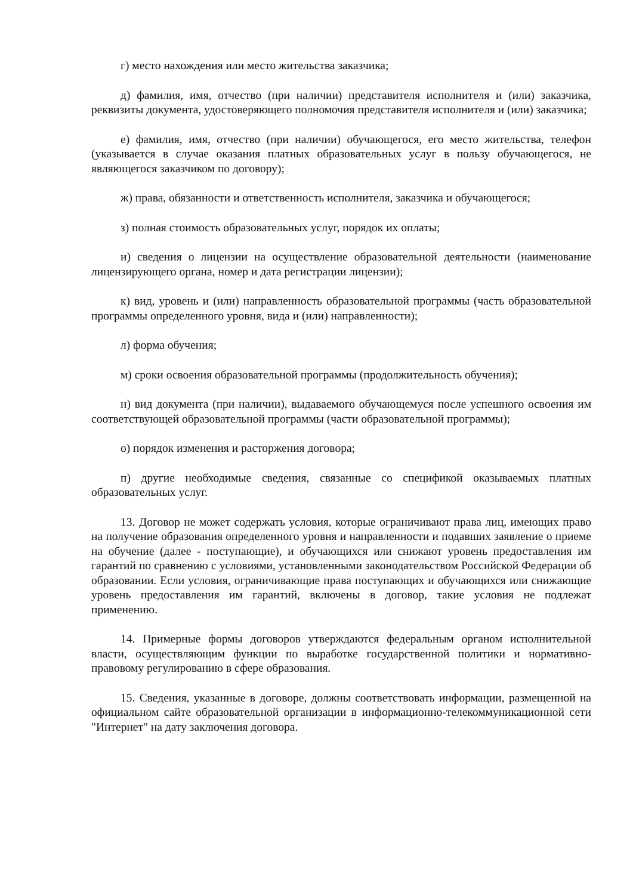г) место нахождения или место жительства заказчика;
д) фамилия, имя, отчество (при наличии) представителя исполнителя и (или) заказчика, реквизиты документа, удостоверяющего полномочия представителя исполнителя и (или) заказчика;
е) фамилия, имя, отчество (при наличии) обучающегося, его место жительства, телефон (указывается в случае оказания платных образовательных услуг в пользу обучающегося, не являющегося заказчиком по договору);
ж) права, обязанности и ответственность исполнителя, заказчика и обучающегося;
з) полная стоимость образовательных услуг, порядок их оплаты;
и) сведения о лицензии на осуществление образовательной деятельности (наименование лицензирующего органа, номер и дата регистрации лицензии);
к) вид, уровень и (или) направленность образовательной программы (часть образовательной программы определенного уровня, вида и (или) направленности);
л) форма обучения;
м) сроки освоения образовательной программы (продолжительность обучения);
н) вид документа (при наличии), выдаваемого обучающемуся после успешного освоения им соответствующей образовательной программы (части образовательной программы);
о) порядок изменения и расторжения договора;
п) другие необходимые сведения, связанные со спецификой оказываемых платных образовательных услуг.
13. Договор не может содержать условия, которые ограничивают права лиц, имеющих право на получение образования определенного уровня и направленности и подавших заявление о приеме на обучение (далее - поступающие), и обучающихся или снижают уровень предоставления им гарантий по сравнению с условиями, установленными законодательством Российской Федерации об образовании. Если условия, ограничивающие права поступающих и обучающихся или снижающие уровень предоставления им гарантий, включены в договор, такие условия не подлежат применению.
14. Примерные формы договоров утверждаются федеральным органом исполнительной власти, осуществляющим функции по выработке государственной политики и нормативно-правовому регулированию в сфере образования.
15. Сведения, указанные в договоре, должны соответствовать информации, размещенной на официальном сайте образовательной организации в информационно-телекоммуникационной сети "Интернет" на дату заключения договора.